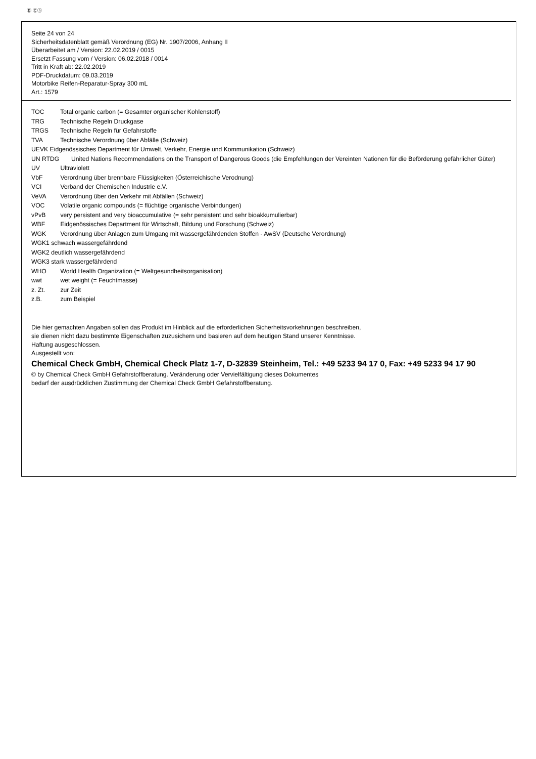Ⓓ Ⓒⓗ
Seite 24 von 24
Sicherheitsdatenblatt gemäß Verordnung (EG) Nr. 1907/2006, Anhang II
Überarbeitet am / Version: 22.02.2019 / 0015
Ersetzt Fassung vom / Version: 06.02.2018 / 0014
Tritt in Kraft ab: 22.02.2019
PDF-Druckdatum: 09.03.2019
Motorbike Reifen-Reparatur-Spray 300 mL
Art.: 1579
TOC Total organic carbon (= Gesamter organischer Kohlenstoff)
TRG Technische Regeln Druckgase
TRGS Technische Regeln für Gefahrstoffe
TVA Technische Verordnung über Abfälle (Schweiz)
UEVK Eidgenössisches Department für Umwelt, Verkehr, Energie und Kommunikation (Schweiz)
UN RTDG United Nations Recommendations on the Transport of Dangerous Goods (die Empfehlungen der Vereinten Nationen für die Beförderung gefährlicher Güter)
UV Ultraviolett
VbF Verordnung über brennbare Flüssigkeiten (Österreichische Verodnung)
VCI Verband der Chemischen Industrie e.V.
VeVA Verordnung über den Verkehr mit Abfällen (Schweiz)
VOC Volatile organic compounds (= flüchtige organische Verbindungen)
vPvB very persistent and very bioaccumulative (= sehr persistent und sehr bioakkumulierbar)
WBF Eidgenössisches Department für Wirtschaft, Bildung und Forschung (Schweiz)
WGK Verordnung über Anlagen zum Umgang mit wassergefährdenden Stoffen - AwSV (Deutsche Verordnung)
WGK1 schwach wassergefährdend
WGK2 deutlich wassergefährdend
WGK3 stark wassergefährdend
WHO World Health Organization (= Weltgesundheitsorganisation)
wwt wet weight (= Feuchtmasse)
z. Zt. zur Zeit
z.B. zum Beispiel
Die hier gemachten Angaben sollen das Produkt im Hinblick auf die erforderlichen Sicherheitsvorkehrungen beschreiben,
sie dienen nicht dazu bestimmte Eigenschaften zuzusichern und basieren auf dem heutigen Stand unserer Kenntnisse.
Haftung ausgeschlossen.
Ausgestellt von:
Chemical Check GmbH, Chemical Check Platz 1-7, D-32839 Steinheim, Tel.: +49 5233 94 17 0, Fax: +49 5233 94 17 90
© by Chemical Check GmbH Gefahrstoffberatung. Veränderung oder Vervielfältigung dieses Dokumentes
bedarf der ausdrücklichen Zustimmung der Chemical Check GmbH Gefahrstoffberatung.